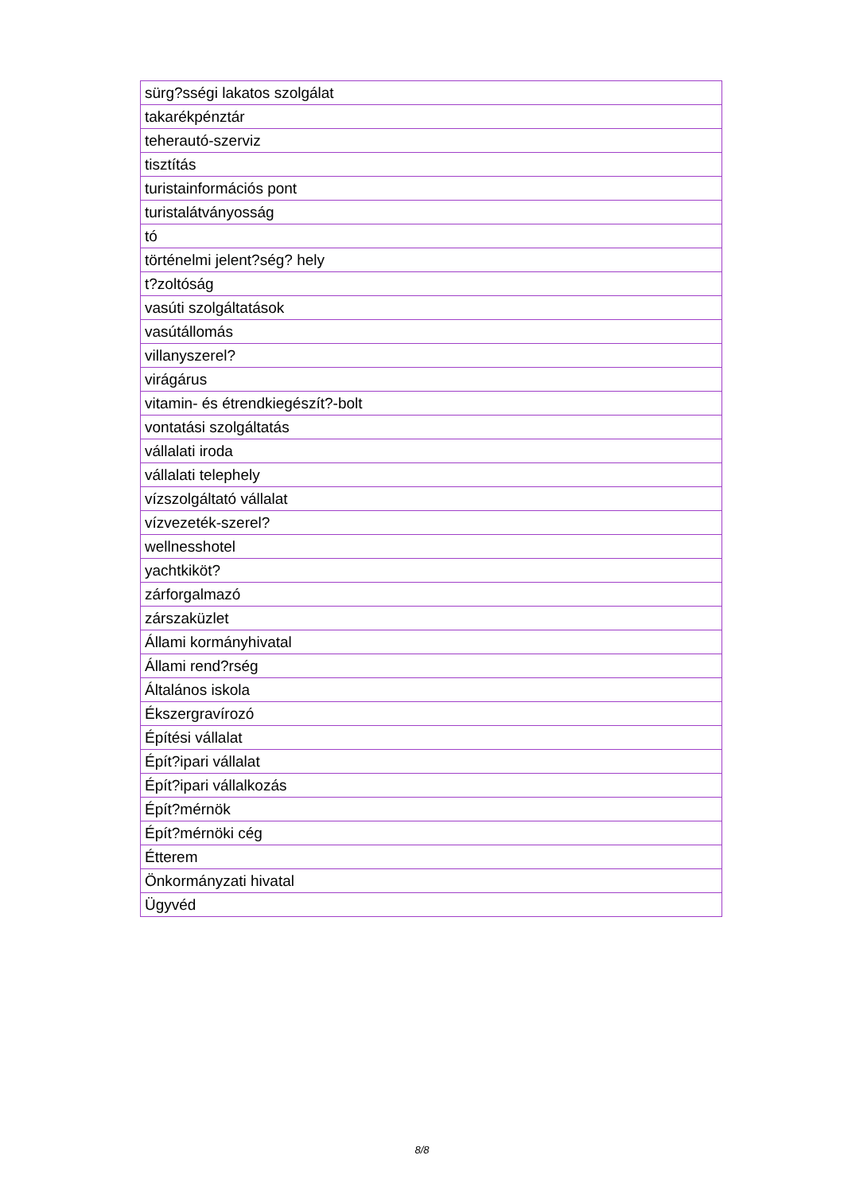| sürg?sségi lakatos szolgálat |
| takarékpénztár |
| teherautó-szerviz |
| tisztítás |
| turistainformációs pont |
| turistalátványosság |
| tó |
| történelmi jelent?ség? hely |
| t?zoltóság |
| vasúti szolgáltatások |
| vasútállomás |
| villanyszerel? |
| virágárus |
| vitamin- és étrendkiegészít?-bolt |
| vontatási szolgáltatás |
| vállalati iroda |
| vállalati telephely |
| vízszolgáltató vállalat |
| vízvezeték-szerel? |
| wellnesshotel |
| yachtkiköt? |
| zárforgalmazó |
| zárszaküzlet |
| Állami kormányhivatal |
| Állami rend?rség |
| Általános iskola |
| Ékszergravírozó |
| Építési vállalat |
| Épít?ipari vállalat |
| Épít?ipari vállalkozás |
| Épít?mérnök |
| Épít?mérnöki cég |
| Étterem |
| Önkormányzati hivatal |
| Ügyvéd |
8/8